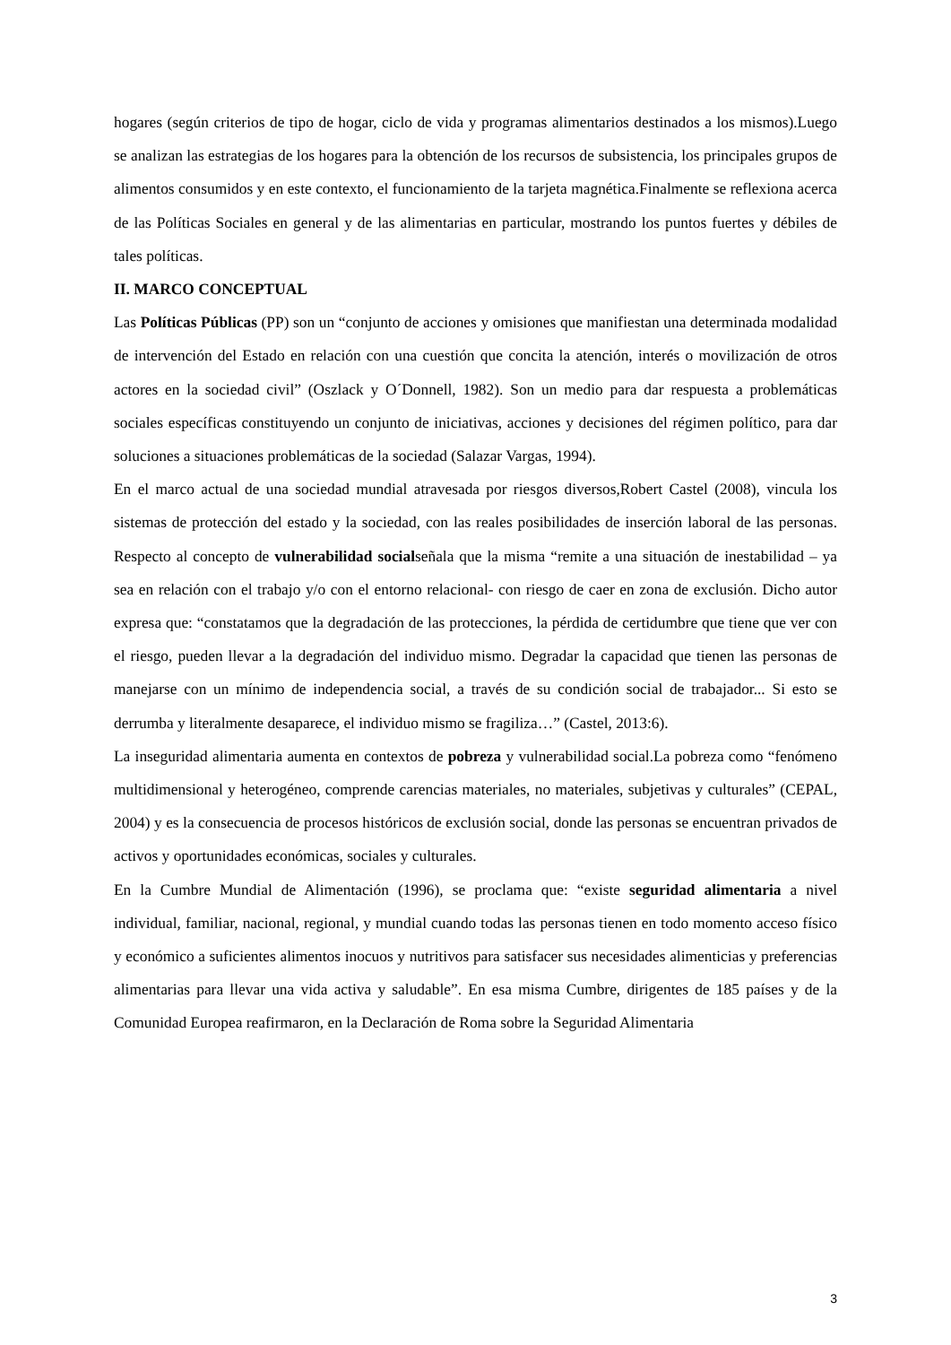hogares (según criterios de tipo de hogar, ciclo de vida y programas alimentarios destinados a los mismos).Luego se analizan las estrategias de los hogares para la obtención de los recursos de subsistencia, los principales grupos de alimentos consumidos y en este contexto, el funcionamiento de la tarjeta magnética.Finalmente se reflexiona acerca de las Políticas Sociales en general y de las alimentarias en particular, mostrando los puntos fuertes y débiles de tales políticas.
II. MARCO CONCEPTUAL
Las Políticas Públicas (PP) son un “conjunto de acciones y omisiones que manifiestan una determinada modalidad de intervención del Estado en relación con una cuestión que concita la atención, interés o movilización de otros actores en la sociedad civil” (Oszlack y O´Donnell, 1982). Son un medio para dar respuesta a problemáticas sociales específicas constituyendo un conjunto de iniciativas, acciones y decisiones del régimen político, para dar soluciones a situaciones problemáticas de la sociedad (Salazar Vargas, 1994).
En el marco actual de una sociedad mundial atravesada por riesgos diversos,Robert Castel (2008), vincula los sistemas de protección del estado y la sociedad, con las reales posibilidades de inserción laboral de las personas. Respecto al concepto de vulnerabilidad socialseñala que la misma “remite a una situación de inestabilidad – ya sea en relación con el trabajo y/o con el entorno relacional- con riesgo de caer en zona de exclusión. Dicho autor expresa que: “constatamos que la degradación de las protecciones, la pérdida de certidumbre que tiene que ver con el riesgo, pueden llevar a la degradación del individuo mismo. Degradar la capacidad que tienen las personas de manejarse con un mínimo de independencia social, a través de su condición social de trabajador... Si esto se derrumba y literalmente desaparece, el individuo mismo se fragiliza…” (Castel, 2013:6).
La inseguridad alimentaria aumenta en contextos de pobreza y vulnerabilidad social.La pobreza como “fenómeno multidimensional y heterogéneo, comprende carencias materiales, no materiales, subjetivas y culturales” (CEPAL, 2004) y es la consecuencia de procesos históricos de exclusión social, donde las personas se encuentran privados de activos y oportunidades económicas, sociales y culturales.
En la Cumbre Mundial de Alimentación (1996), se proclama que: “existe seguridad alimentaria a nivel individual, familiar, nacional, regional, y mundial cuando todas las personas tienen en todo momento acceso físico y económico a suficientes alimentos inocuos y nutritivos para satisfacer sus necesidades alimenticias y preferencias alimentarias para llevar una vida activa y saludable”. En esa misma Cumbre, dirigentes de 185 países y de la Comunidad Europea reafirmaron, en la Declaración de Roma sobre la Seguridad Alimentaria
3